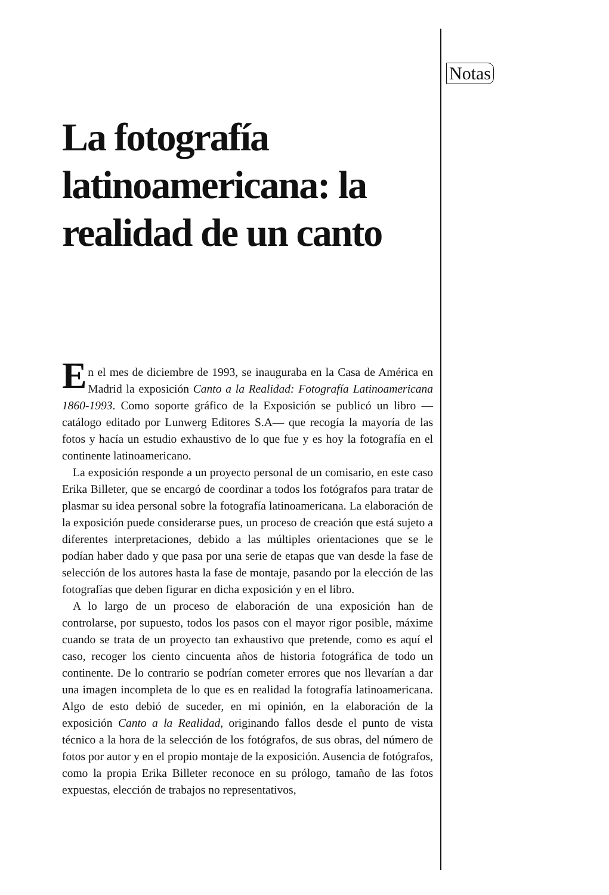Notas
La fotografía latinoamericana: la realidad de un canto
E
n el mes de diciembre de 1993, se inauguraba en la Casa de América en Madrid la exposición Canto a la Realidad: Fotografía Latinoamericana 1860-1993. Como soporte gráfico de la Exposición se publicó un libro —catálogo editado por Lunwerg Editores S.A— que recogía la mayoría de las fotos y hacía un estudio exhaustivo de lo que fue y es hoy la fotografía en el continente latinoamericano.
La exposición responde a un proyecto personal de un comisario, en este caso Erika Billeter, que se encargó de coordinar a todos los fotógrafos para tratar de plasmar su idea personal sobre la fotografía latinoamericana. La elaboración de la exposición puede considerarse pues, un proceso de creación que está sujeto a diferentes interpretaciones, debido a las múltiples orientaciones que se le podían haber dado y que pasa por una serie de etapas que van desde la fase de selección de los autores hasta la fase de montaje, pasando por la elección de las fotografías que deben figurar en dicha exposición y en el libro.
A lo largo de un proceso de elaboración de una exposición han de controlarse, por supuesto, todos los pasos con el mayor rigor posible, máxime cuando se trata de un proyecto tan exhaustivo que pretende, como es aquí el caso, recoger los ciento cincuenta años de historia fotográfica de todo un continente. De lo contrario se podrían cometer errores que nos llevarían a dar una imagen incompleta de lo que es en realidad la fotografía latinoamericana. Algo de esto debió de suceder, en mi opinión, en la elaboración de la exposición Canto a la Realidad, originando fallos desde el punto de vista técnico a la hora de la selección de los fotógrafos, de sus obras, del número de fotos por autor y en el propio montaje de la exposición. Ausencia de fotógrafos, como la propia Erika Billeter reconoce en su prólogo, tamaño de las fotos expuestas, elección de trabajos no representativos,